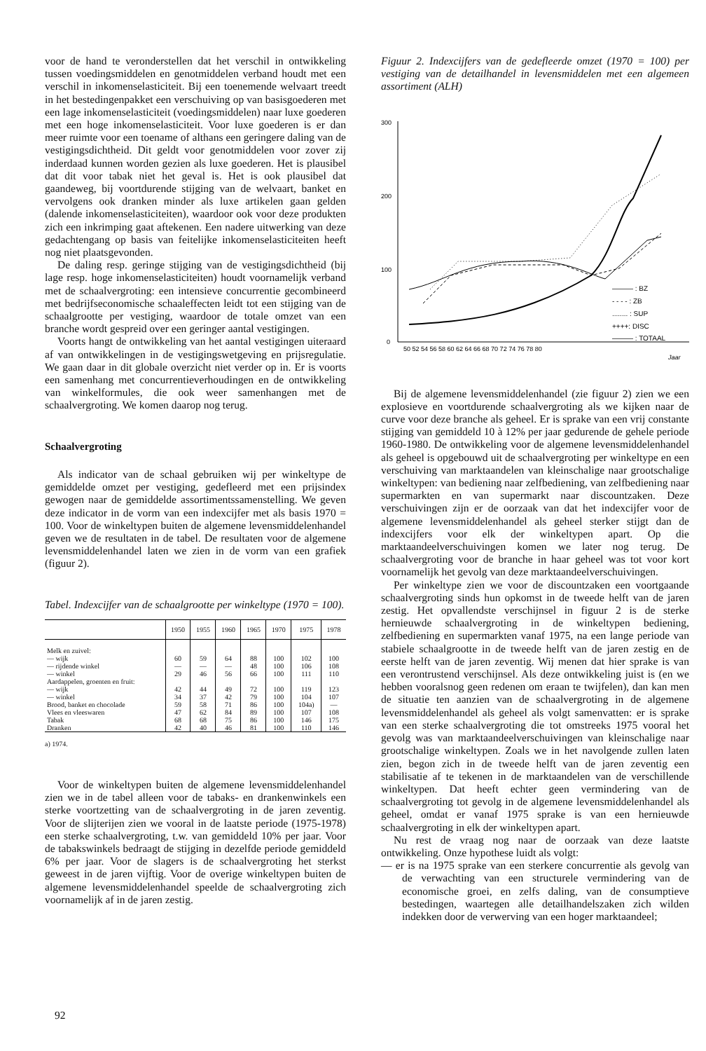voor de hand te veronderstellen dat het verschil in ontwikkeling tussen voedingsmiddelen en genotmiddelen verband houdt met een verschil in inkomenselasticiteit. Bij een toenemende welvaart treedt in het bestedingenpakket een verschuiving op van basisgoederen met een lage inkomenselasticiteit (voedingsmiddelen) naar luxe goederen met een hoge inkomenselasticiteit. Voor luxe goederen is er dan meer ruimte voor een toename of althans een geringere daling van de vestigingsdichtheid. Dit geldt voor genotmiddelen voor zover zij inderdaad kunnen worden gezien als luxe goederen. Het is plausibel dat dit voor tabak niet het geval is. Het is ook plausibel dat gaandeweg, bij voortdurende stijging van de welvaart, banket en vervolgens ook dranken minder als luxe artikelen gaan gelden (dalende inkomenselasticiteiten), waardoor ook voor deze produkten zich een inkrimping gaat aftekenen. Een nadere uitwerking van deze gedachtengang op basis van feitelijke inkomenselasticiteiten heeft nog niet plaatsgevonden.
De daling resp. geringe stijging van de vestigingsdichtheid (bij lage resp. hoge inkomenselasticiteiten) houdt voornamelijk verband met de schaalvergroting: een intensieve concurrentie gecombineerd met bedrijfseconomische schaaleffecten leidt tot een stijging van de schaalgrootte per vestiging, waardoor de totale omzet van een branche wordt gespreid over een geringer aantal vestigingen.
Voorts hangt de ontwikkeling van het aantal vestigingen uiteraard af van ontwikkelingen in de vestigingswetgeving en prijsregulatie. We gaan daar in dit globale overzicht niet verder op in. Er is voorts een samenhang met concurrentieverhoudingen en de ontwikkeling van winkelformules, die ook weer samenhangen met de schaalvergroting. We komen daarop nog terug.
Schaalvergroting
Als indicator van de schaal gebruiken wij per winkeltype de gemiddelde omzet per vestiging, gedefleerd met een prijsindex gewogen naar de gemiddelde assortimentssamenstelling. We geven deze indicator in de vorm van een indexcijfer met als basis 1970 = 100. Voor de winkeltypen buiten de algemene levensmiddelenhandel geven we de resultaten in de tabel. De resultaten voor de algemene levensmiddelenhandel laten we zien in de vorm van een grafiek (figuur 2).
Tabel. Indexcijfer van de schaalgrootte per winkeltype (1970 = 100).
| | 1950 | 1955 | 1960 | 1965 | 1970 | 1975 | 1978 |
| --- | --- | --- | --- | --- | --- | --- | --- |
| Melk en zuivel: | | | | | | | |
| — wijk | 60 | 59 | 64 | 88 | 100 | 102 | 100 |
| — rijdende winkel | — | — | — | 48 | 100 | 106 | 108 |
| — winkel | 29 | 46 | 56 | 66 | 100 | 111 | 110 |
| Aardappelen, groenten en fruit: | | | | | | | |
| — wijk | 42 | 44 | 49 | 72 | 100 | 119 | 123 |
| — winkel | 34 | 37 | 42 | 79 | 100 | 104 | 107 |
| Brood, banket en chocolade | 59 | 58 | 71 | 86 | 100 | 104a) | — |
| Vlees en vleeswaren | 47 | 62 | 84 | 89 | 100 | 107 | 108 |
| Tabak | 68 | 68 | 75 | 86 | 100 | 146 | 175 |
| Dranken | 42 | 40 | 46 | 81 | 100 | 110 | 146 |
a) 1974.
Voor de winkeltypen buiten de algemene levensmiddelenhandel zien we in de tabel alleen voor de tabaks- en drankenwinkels een sterke voortzetting van de schaalvergroting in de jaren zeventig. Voor de slijterijen zien we vooral in de laatste periode (1975-1978) een sterke schaalvergroting, t.w. van gemiddeld 10% per jaar. Voor de tabakswinkels bedraagt de stijging in dezelfde periode gemiddeld 6% per jaar. Voor de slagers is de schaalvergroting het sterkst geweest in de jaren vijftig. Voor de overige winkeltypen buiten de algemene levensmiddelenhandel speelde de schaalvergroting zich voornamelijk af in de jaren zestig.
Figuur 2. Indexcijfers van de gedefleerde omzet (1970 = 100) per vestiging van de detailhandel in levensmiddelen met een algemeen assortiment (ALH)
300
200
100
0
——— : BZ
- - - - : ZB
........ : SUP
++++: DISC
——— : TOTAAL
50 52 54 56 58 60 62 64 66 68 70 72 74 76 78 80
Jaar
Bij de algemene levensmiddelenhandel (zie figuur 2) zien we een explosieve en voortdurende schaalvergroting als we kijken naar de curve voor deze branche als geheel. Er is sprake van een vrij constante stijging van gemiddeld 10 à 12% per jaar gedurende de gehele periode 1960-1980. De ontwikkeling voor de algemene levensmiddelenhandel als geheel is opgebouwd uit de schaalvergroting per winkeltype en een verschuiving van marktaandelen van kleinschalige naar grootschalige winkeltypen: van bediening naar zelfbediening, van zelfbediening naar supermarkten en van supermarkt naar discountzaken. Deze verschuivingen zijn er de oorzaak van dat het indexcijfer voor de algemene levensmiddelenhandel als geheel sterker stijgt dan de indexcijfers voor elk der winkeltypen apart. Op die marktaandeelverschuivingen komen we later nog terug. De schaalvergroting voor de branche in haar geheel was tot voor kort voornamelijk het gevolg van deze marktaandeelverschuivingen.
Per winkeltype zien we voor de discountzaken een voortgaande schaalvergroting sinds hun opkomst in de tweede helft van de jaren zestig. Het opvallendste verschijnsel in figuur 2 is de sterke hernieuwde schaalvergroting in de winkeltypen bediening, zelfbediening en supermarkten vanaf 1975, na een lange periode van stabiele schaalgrootte in de tweede helft van de jaren zestig en de eerste helft van de jaren zeventig. Wij menen dat hier sprake is van een verontrustend verschijnsel. Als deze ontwikkeling juist is (en we hebben vooralsnog geen redenen om eraan te twijfelen), dan kan men de situatie ten aanzien van de schaalvergroting in de algemene levensmiddelenhandel als geheel als volgt samenvatten: er is sprake van een sterke schaalvergroting die tot omstreeks 1975 vooral het gevolg was van marktaandeelverschuivingen van kleinschalige naar grootschalige winkeltypen. Zoals we in het navolgende zullen laten zien, begon zich in de tweede helft van de jaren zeventig een stabilisatie af te tekenen in de marktaandelen van de verschillende winkeltypen. Dat heeft echter geen vermindering van de schaalvergroting tot gevolg in de algemene levensmiddelenhandel als geheel, omdat er vanaf 1975 sprake is van een hernieuwde schaalvergroting in elk der winkeltypen apart.
Nu rest de vraag nog naar de oorzaak van deze laatste ontwikkeling. Onze hypothese luidt als volgt:
— er is na 1975 sprake van een sterkere concurrentie als gevolg van de verwachting van een structurele vermindering van de economische groei, en zelfs daling, van de consumptieve bestedingen, waartegen alle detailhandelszaken zich wilden indekken door de verwerving van een hoger marktaandeel;
92